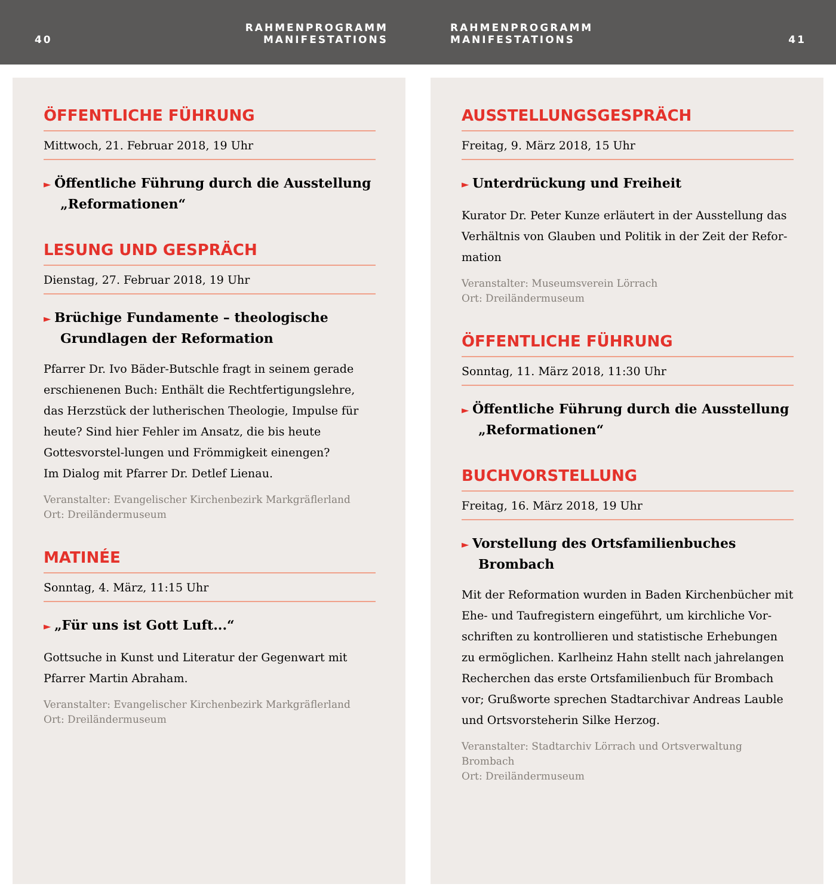40 RAHMENPROGRAMM
MANIFESTATIONS
RAHMENPROGRAMM
MANIFESTATIONS 41
ÖFFENTLICHE FÜHRUNG
Mittwoch, 21. Februar 2018, 19 Uhr
► Öffentliche Führung durch die Ausstellung „Reformationen“
LESUNG UND GESPRÄCH
Dienstag, 27. Februar 2018, 19 Uhr
► Brüchige Fundamente – theologische Grundlagen der Reformation
Pfarrer Dr. Ivo Bäder-Butschle fragt in seinem gerade erschienenen Buch: Enthält die Rechtfertigungslehre, das Herzstück der lutherischen Theologie, Impulse für heute? Sind hier Fehler im Ansatz, die bis heute Gottesvorstel-lungen und Frömmigkeit einengen?
Im Dialog mit Pfarrer Dr. Detlef Lienau.
Veranstalter: Evangelischer Kirchenbezirk Markgräflerland
Ort: Dreiländermuseum
MATINÉE
Sonntag, 4. März, 11:15 Uhr
► „Für uns ist Gott Luft...“
Gottsuche in Kunst und Literatur der Gegenwart mit Pfarrer Martin Abraham.
Veranstalter: Evangelischer Kirchenbezirk Markgräflerland
Ort: Dreiländermuseum
AUSSTELLUNGSGESPRÄCH
Freitag, 9. März 2018, 15 Uhr
► Unterdrückung und Freiheit
Kurator Dr. Peter Kunze erläutert in der Ausstellung das Verhältnis von Glauben und Politik in der Zeit der Refor-mation
Veranstalter: Museumsverein Lörrach
Ort: Dreiländermuseum
ÖFFENTLICHE FÜHRUNG
Sonntag, 11. März 2018, 11:30 Uhr
► Öffentliche Führung durch die Ausstellung „Reformationen“
BUCHVORSTELLUNG
Freitag, 16. März 2018, 19 Uhr
► Vorstellung des Ortsfamilienbuches Brombach
Mit der Reformation wurden in Baden Kirchenbücher mit Ehe- und Taufregistern eingeführt, um kirchliche Vor-schriften zu kontrollieren und statistische Erhebungen zu ermöglichen. Karlheinz Hahn stellt nach jahrelangen Recherchen das erste Ortsfamilienbuch für Brombach vor; Grußworte sprechen Stadtarchivar Andreas Lauble und Ortsvorsteherin Silke Herzog.
Veranstalter: Stadtarchiv Lörrach und Ortsverwaltung Brombach
Ort: Dreiländermuseum